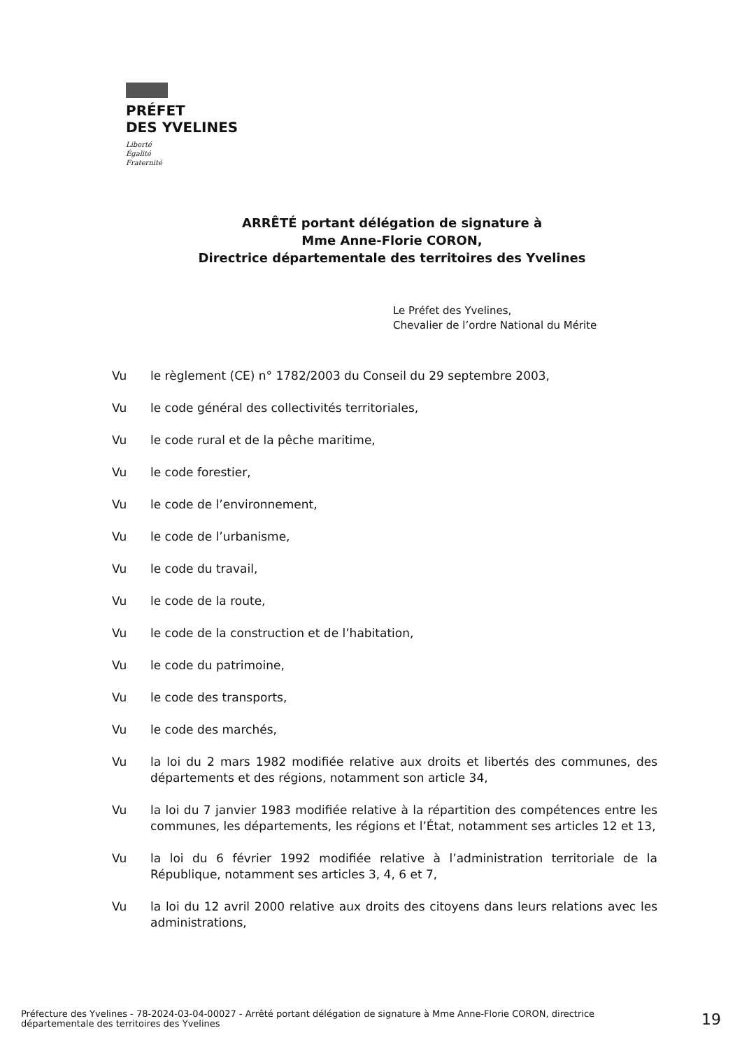PRÉFET
DES YVELINES
Liberté
Égalité
Fraternité
ARRÊTÉ portant délégation de signature à
Mme Anne-Florie CORON,
Directrice départementale des territoires des Yvelines
Le Préfet des Yvelines,
Chevalier de l’ordre National du Mérite
Vu le règlement (CE) n° 1782/2003 du Conseil du 29 septembre 2003,
Vu le code général des collectivités territoriales,
Vu le code rural et de la pêche maritime,
Vu le code forestier,
Vu le code de l’environnement,
Vu le code de l’urbanisme,
Vu le code du travail,
Vu le code de la route,
Vu le code de la construction et de l’habitation,
Vu le code du patrimoine,
Vu le code des transports,
Vu le code des marchés,
Vu la loi du 2 mars 1982 modifiée relative aux droits et libertés des communes, des départements et des régions, notamment son article 34,
Vu la loi du 7 janvier 1983 modifiée relative à la répartition des compétences entre les communes, les départements, les régions et l’État, notamment ses articles 12 et 13,
Vu la loi du 6 février 1992 modifiée relative à l’administration territoriale de la République, notamment ses articles 3, 4, 6 et 7,
Vu la loi du 12 avril 2000 relative aux droits des citoyens dans leurs relations avec les administrations,
Préfecture des Yvelines - 78-2024-03-04-00027 - Arrêté portant délégation de signature à Mme Anne-Florie CORON, directrice départementale des territoires des Yvelines
19